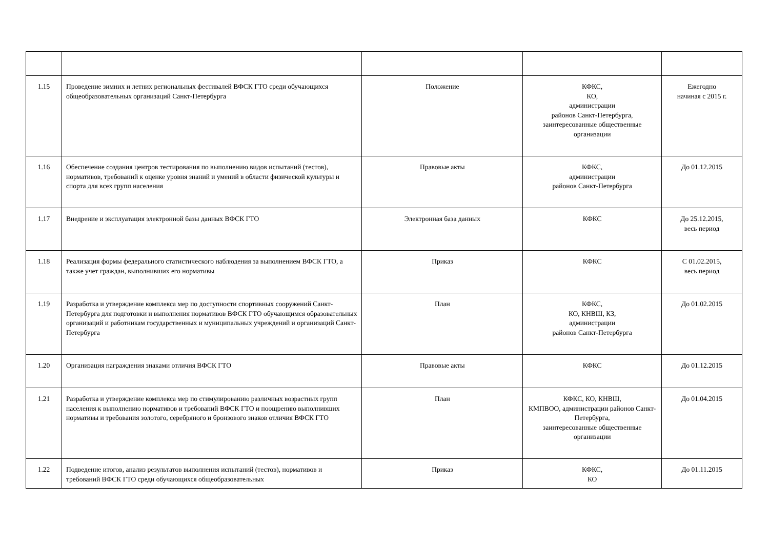| 1.15 | Проведение зимних и летних региональных фестивалей ВФСК ГТО среди обучающихся общеобразовательных организаций Санкт-Петербурга | Положение | КФКС, КО, администрации районов Санкт-Петербурга, заинтересованные общественные организации | Ежегодно начиная с 2015 г. |
| 1.16 | Обеспечение создания центров тестирования по выполнению видов испытаний (тестов), нормативов, требований к оценке уровня знаний и умений в области физической культуры и спорта для всех групп населения | Правовые акты | КФКС, администрации районов Санкт-Петербурга | До 01.12.2015 |
| 1.17 | Внедрение и эксплуатация электронной базы данных ВФСК ГТО | Электронная база данных | КФКС | До 25.12.2015, весь период |
| 1.18 | Реализация формы федерального статистического наблюдения за выполнением ВФСК ГТО, а также учет граждан, выполнивших его нормативы | Приказ | КФКС | С 01.02.2015, весь период |
| 1.19 | Разработка и утверждение комплекса мер по доступности спортивных сооружений Санкт-Петербурга для подготовки и выполнения нормативов ВФСК ГТО обучающимся образовательных организаций и работникам государственных и муниципальных учреждений и организаций Санкт-Петербурга | План | КФКС, КО, КНВШ, КЗ, администрации районов Санкт-Петербурга | До 01.02.2015 |
| 1.20 | Организация награждения знаками отличия ВФСК ГТО | Правовые акты | КФКС | До 01.12.2015 |
| 1.21 | Разработка и утверждение комплекса мер по стимулированию различных возрастных групп населения к выполнению нормативов и требований ВФСК ГТО и поощрению выполнивших нормативы и требования золотого, серебряного и бронзового знаков отличия ВФСК ГТО | План | КФКС, КО, КНВШ, КМПВОО, администрации районов Санкт-Петербурга, заинтересованные общественные организации | До 01.04.2015 |
| 1.22 | Подведение итогов, анализ результатов выполнения испытаний (тестов), нормативов и требований ВФСК ГТО среди обучающихся общеобразовательных | Приказ | КФКС, КО | До 01.11.2015 |